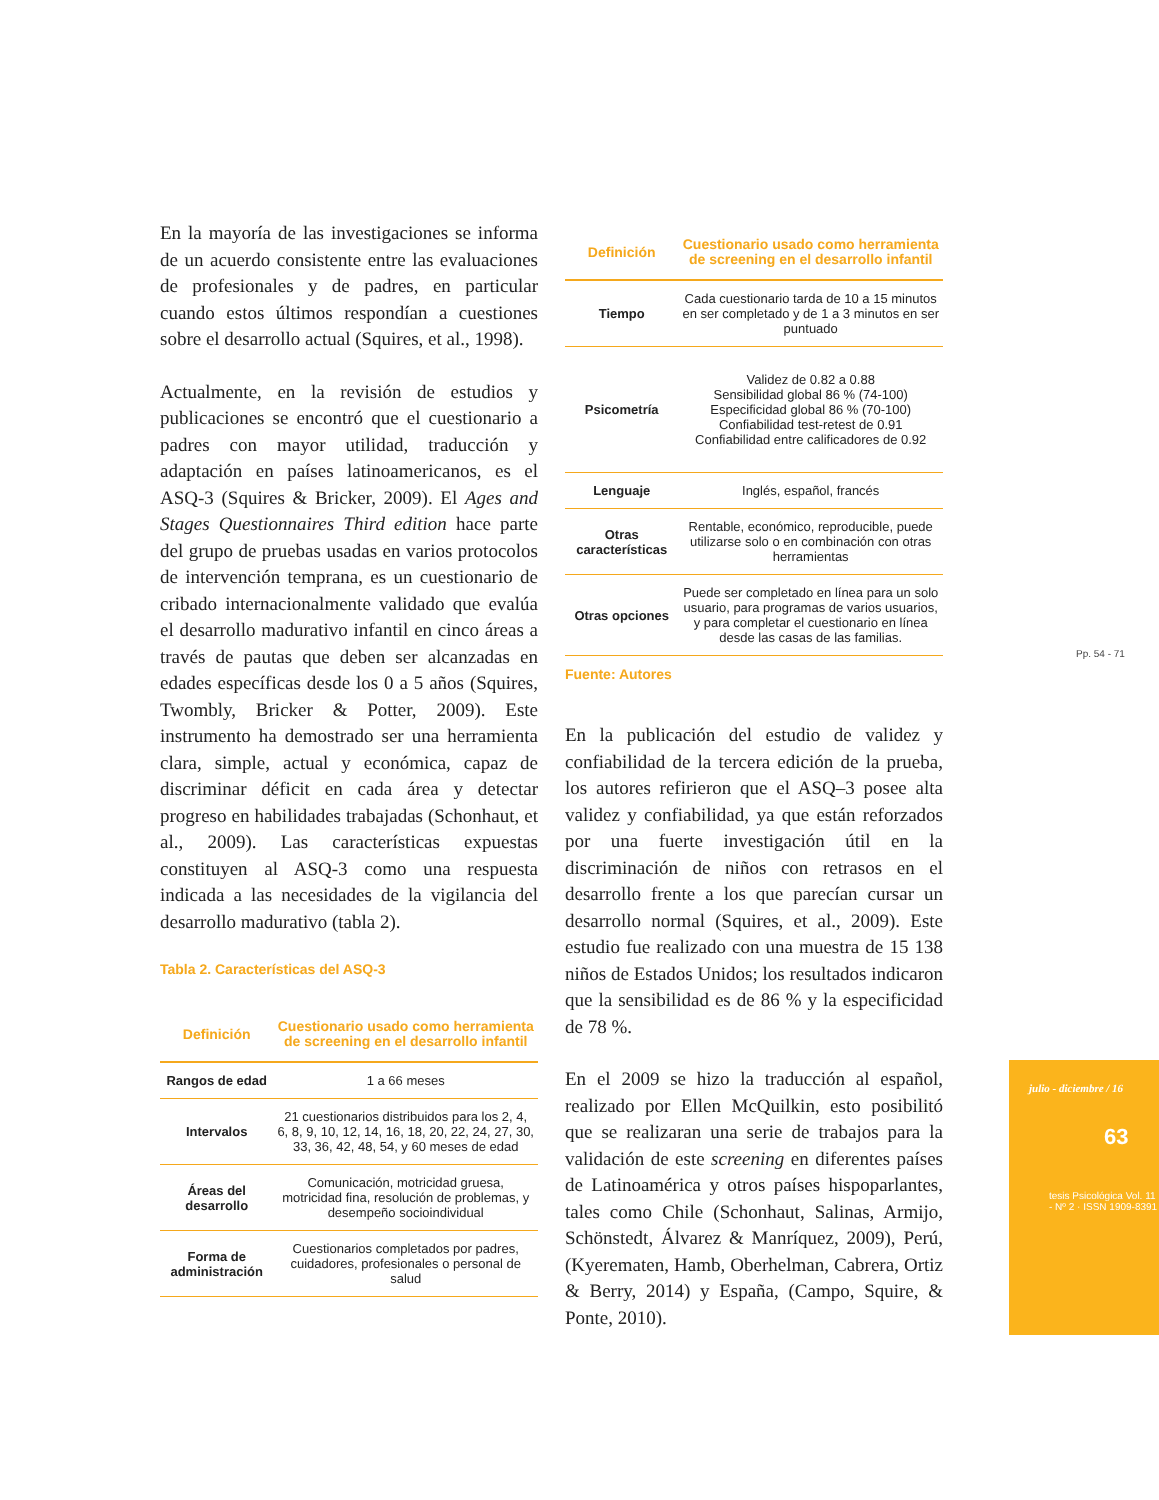En la mayoría de las investigaciones se informa de un acuerdo consistente entre las evaluaciones de profesionales y de padres, en particular cuando estos últimos respondían a cuestiones sobre el desarrollo actual (Squires, et al., 1998).
Actualmente, en la revisión de estudios y publicaciones se encontró que el cuestionario a padres con mayor utilidad, traducción y adaptación en países latinoamericanos, es el ASQ-3 (Squires & Bricker, 2009). El Ages and Stages Questionnaires Third edition hace parte del grupo de pruebas usadas en varios protocolos de intervención temprana, es un cuestionario de cribado internacionalmente validado que evalúa el desarrollo madurativo infantil en cinco áreas a través de pautas que deben ser alcanzadas en edades específicas desde los 0 a 5 años (Squires, Twombly, Bricker & Potter, 2009). Este instrumento ha demostrado ser una herramienta clara, simple, actual y económica, capaz de discriminar déficit en cada área y detectar progreso en habilidades trabajadas (Schonhaut, et al., 2009). Las características expuestas constituyen al ASQ-3 como una respuesta indicada a las necesidades de la vigilancia del desarrollo madurativo (tabla 2).
Tabla 2. Características del ASQ-3
| Definición | Cuestionario usado como herramienta de screening en el desarrollo infantil |
| --- | --- |
| Rangos de edad | 1 a 66 meses |
| Intervalos | 21 cuestionarios distribuidos para los 2, 4, 6, 8, 9, 10, 12, 14, 16, 18, 20, 22, 24, 27, 30, 33, 36, 42, 48, 54, y 60 meses de edad |
| Áreas del desarrollo | Comunicación, motricidad gruesa, motricidad fina, resolución de problemas, y desempeño socioindividual |
| Forma de administración | Cuestionarios completados por padres, cuidadores, profesionales o personal de salud |
| Definición | Cuestionario usado como herramienta de screening en el desarrollo infantil |
| --- | --- |
| Tiempo | Cada cuestionario tarda de 10 a 15 minutos en ser completado y de 1 a 3 minutos en ser puntuado |
| Psicometría | Validez de 0.82 a 0.88 Sensibilidad global 86 % (74-100) Especificidad global 86 % (70-100) Confiabilidad test-retest de 0.91 Confiabilidad entre calificadores de 0.92 |
| Lenguaje | Inglés, español, francés |
| Otras características | Rentable, económico, reproducible, puede utilizarse solo o en combinación con otras herramientas |
| Otras opciones | Puede ser completado en línea para un solo usuario, para programas de varios usuarios, y para completar el cuestionario en línea desde las casas de las familias. |
Fuente: Autores
En la publicación del estudio de validez y confiabilidad de la tercera edición de la prueba, los autores refirieron que el ASQ–3 posee alta validez y confiabilidad, ya que están reforzados por una fuerte investigación útil en la discriminación de niños con retrasos en el desarrollo frente a los que parecían cursar un desarrollo normal (Squires, et al., 2009). Este estudio fue realizado con una muestra de 15 138 niños de Estados Unidos; los resultados indicaron que la sensibilidad es de 86 % y la especificidad de 78 %.
En el 2009 se hizo la traducción al español, realizado por Ellen McQuilkin, esto posibilitó que se realizaran una serie de trabajos para la validación de este screening en diferentes países de Latinoamérica y otros países hispoparlantes, tales como Chile (Schonhaut, Salinas, Armijo, Schönstedt, Álvarez & Manríquez, 2009), Perú, (Kyerematen, Hamb, Oberhelman, Cabrera, Ortiz & Berry, 2014) y España, (Campo, Squire, & Ponte, 2010).
Pp. 54 - 71
julio - diciembre / 16
63
tesis Psicológica Vol. 11 - Nº 2 · ISSN 1909-8391